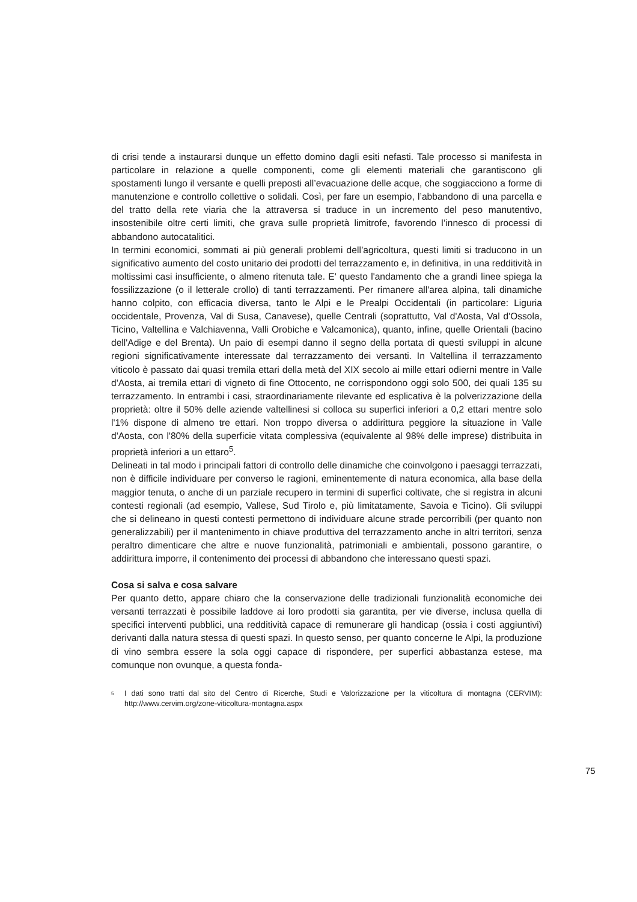di crisi tende a instaurarsi dunque un effetto domino dagli esiti nefasti. Tale processo si manifesta in particolare in relazione a quelle componenti, come gli elementi materiali che garantiscono gli spostamenti lungo il versante e quelli preposti all’evacuazione delle acque, che soggiacciono a forme di manutenzione e controllo collettive o solidali. Così, per fare un esempio, l’abbandono di una parcella e del tratto della rete viaria che la attraversa si traduce in un incremento del peso manutentivo, insostenibile oltre certi limiti, che grava sulle proprietà limitrofe, favorendo l’innesco di processi di abbandono autocatalitici.
In termini economici, sommati ai più generali problemi dell’agricoltura, questi limiti si traducono in un significativo aumento del costo unitario dei prodotti del terrazzamento e, in definitiva, in una redditività in moltissimi casi insufficiente, o almeno ritenuta tale. E' questo l'andamento che a grandi linee spiega la fossilizzazione (o il letterale crollo) di tanti terrazzamenti. Per rimanere all'area alpina, tali dinamiche hanno colpito, con efficacia diversa, tanto le Alpi e le Prealpi Occidentali (in particolare: Liguria occidentale, Provenza, Val di Susa, Canavese), quelle Centrali (soprattutto, Val d'Aosta, Val d'Ossola, Ticino, Valtellina e Valchiavenna, Valli Orobiche e Valcamonica), quanto, infine, quelle Orientali (bacino dell'Adige e del Brenta). Un paio di esempi danno il segno della portata di questi sviluppi in alcune regioni significativamente interessate dal terrazzamento dei versanti. In Valtellina il terrazzamento viticolo è passato dai quasi tremila ettari della metà del XIX secolo ai mille ettari odierni mentre in Valle d'Aosta, ai tremila ettari di vigneto di fine Ottocento, ne corrispondono oggi solo 500, dei quali 135 su terrazzamento. In entrambi i casi, straordinariamente rilevante ed esplicativa è la polverizzazione della proprietà: oltre il 50% delle aziende valtellinesi si colloca su superfici inferiori a 0,2 ettari mentre solo l'1% dispone di almeno tre ettari. Non troppo diversa o addirittura peggiore la situazione in Valle d'Aosta, con l'80% della superficie vitata complessiva (equivalente al 98% delle imprese) distribuita in proprietà inferiori a un ettaro<sup>5</sup>.
Delineati in tal modo i principali fattori di controllo delle dinamiche che coinvolgono i paesaggi terrazzati, non è difficile individuare per converso le ragioni, eminentemente di natura economica, alla base della maggior tenuta, o anche di un parziale recupero in termini di superfici coltivate, che si registra in alcuni contesti regionali (ad esempio, Vallese, Sud Tirolo e, più limitatamente, Savoia e Ticino). Gli sviluppi che si delineano in questi contesti permettono di individuare alcune strade percorribili (per quanto non generalizzabili) per il mantenimento in chiave produttiva del terrazzamento anche in altri territori, senza peraltro dimenticare che altre e nuove funzionalità, patrimoniali e ambientali, possono garantire, o addirittura imporre, il contenimento dei processi di abbandono che interessano questi spazi.
Cosa si salva e cosa salvare
Per quanto detto, appare chiaro che la conservazione delle tradizionali funzionalità economiche dei versanti terrazzati è possibile laddove ai loro prodotti sia garantita, per vie diverse, inclusa quella di specifici interventi pubblici, una redditività capace di remunerare gli handicap (ossia i costi aggiuntivi) derivanti dalla natura stessa di questi spazi. In questo senso, per quanto concerne le Alpi, la produzione di vino sembra essere la sola oggi capace di rispondere, per superfici abbastanza estese, ma comunque non ovunque, a questa fonda-
<sup>5</sup> I dati sono tratti dal sito del Centro di Ricerche, Studi e Valorizzazione per la viticoltura di montagna (CERVIM): http://www.cervim.org/zone-viticoltura-montagna.aspx
75